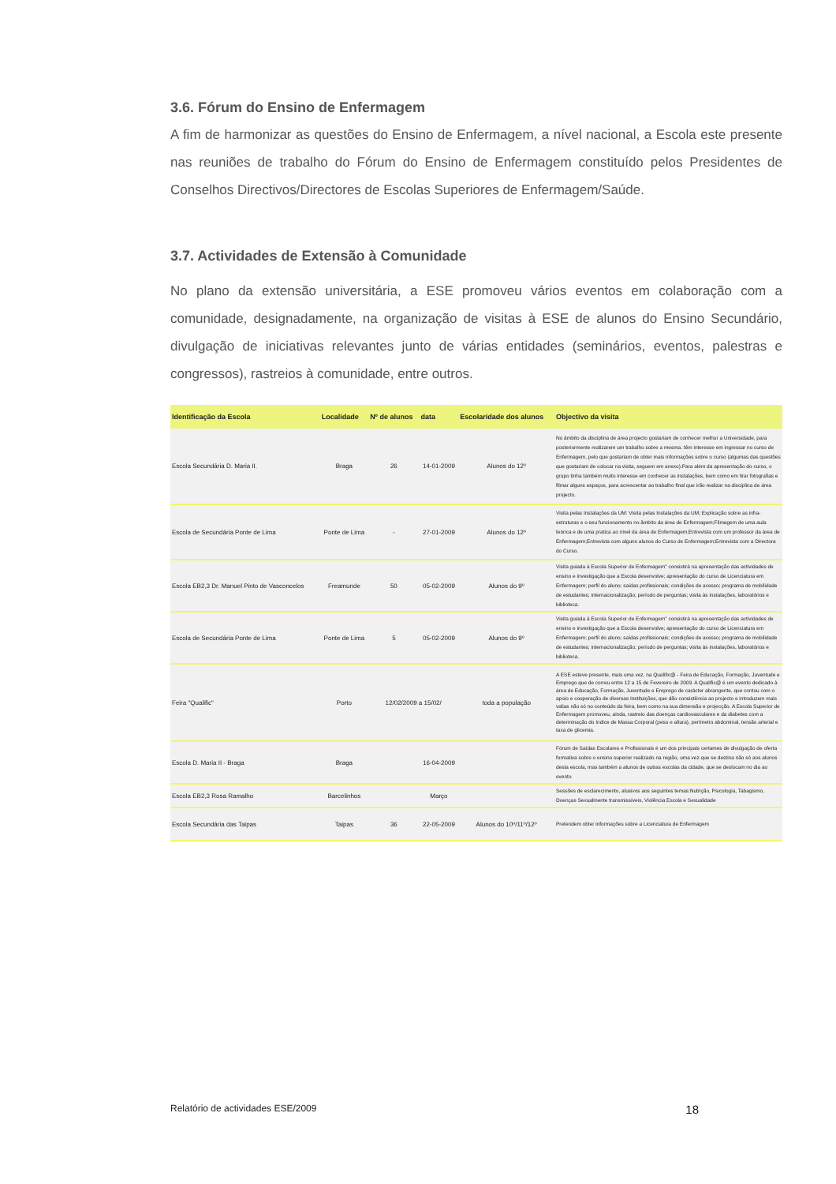3.6. Fórum do Ensino de Enfermagem
A fim de harmonizar as questões do Ensino de Enfermagem, a nível nacional, a Escola este presente nas reuniões de trabalho do Fórum do Ensino de Enfermagem constituído pelos Presidentes de Conselhos Directivos/Directores de Escolas Superiores de Enfermagem/Saúde.
3.7. Actividades de Extensão à Comunidade
No plano da extensão universitária, a ESE promoveu vários eventos em colaboração com a comunidade, designadamente, na organização de visitas à ESE de alunos do Ensino Secundário, divulgação de iniciativas relevantes junto de várias entidades (seminários, eventos, palestras e congressos), rastreios à comunidade, entre outros.
| Identificação da Escola | Localidade | Nº de alunos | data | Escolaridade dos alunos | Objectivo da visita |
| --- | --- | --- | --- | --- | --- |
| Escola Secundária D. Maria II. | Braga | 26 | 14-01-2009 | Alunos do 12º | No âmbito da disciplina de área projecto gostariam de conhecer melhor a Universidade, para posteriormente realizarem um trabalho sobre a mesma. têm interesse em ingressar no curso de Enfermagem, pelo que gostariam de obter mais informações sobre o curso (algumas das questões que gostariam de colocar na visita, seguem em anexo).Para além da apresentação do curso, o grupo tinha também muito interesse em conhecer as instalações, bem como em tirar fotografias e filmar alguns espaços, para acrescentar ao trabalho final que irão realizar na disciplina de área projecto. |
| Escola de Secundária Ponte de Lima | Ponte de Lima | - | 27-01-2009 | Alunos do 12º | Visita pelas Instalações da UM: Visita pelas Instalações da UM; Explicação sobre as infra-estruturas e o seu funcionamento no âmbito da área de Enfermagem;Filmagem de uma aula teórica e de uma pratica ao nível da área de Enfermagem;Entrevista com um professor da área de Enfermagem;Entrevista com alguns alunos do Curso de Enfermagem;Entrevista com a Directora do Curso. |
| Escola EB2,3 Dr. Manuel Pinto de Vasconcelos | Freamunde | 50 | 05-02-2009 | Alunos do 9º | Visita guiada à Escola Superior de Enfermagem" consistirá na apresentação das actividades de ensino e investigação que a Escola desenvolve; apresentação do curso de Licenciatura em Enfermagem; perfil do aluno; saídas profissionais; condições de acesso; programa de mobilidade de estudantes; internacionalização; período de perguntas; visita às instalações, laboratórios e biblioteca. |
| Escola de Secundária Ponte de Lima | Ponte de Lima | 5 | 05-02-2009 | Alunos do 9º | Visita guiada à Escola Superior de Enfermagem" consistirá na apresentação das actividades de ensino e investigação que a Escola desenvolve; apresentação do curso de Licenciatura em Enfermagem; perfil do aluno; saídas profissionais; condições de acesso; programa de mobilidade de estudantes; internacionalização; período de perguntas; visita às instalações, laboratórios e biblioteca. |
| Feira "Qualific" | Porto | 12/02/2009 a 15/02/ | | toda a população | A ESE esteve presente, mais uma vez, na Qualific@ - Feira de Educação, Formação, Juventude e Emprego que de correu entre 12 a 15 de Fevereiro de 2009. A Qualific@ é um evento dedicado à área de Educação, Formação, Juventude e Emprego de carácter abrangente, que contou com o apoio e cooperação de diversas Instituições, que dão consistência ao projecto e introduzem mais valias não só no conteúdo da feira, bem como na sua dimensão e projecção. A Escola Superior de Enfermagem promoveu, ainda, rastreio das doenças cardiovasculares e da diabetes com a determinação do índice de Massa Corporal (peso e altura), perímetro abdominal, tensão arterial e taxa de glicemia. |
| Escola D. Maria II - Braga | Braga | | 16-04-2009 | | Fórum de Saídas Escolares e Profissionais é um dos principais certames de divulgação de oferta formativa sobre o ensino superior realizado na região, uma vez que se destina não só aos alunos desta escola, mas também a alunos de outras escolas da cidade, que se deslocam no dia ao evento |
| Escola EB2,3 Rosa Ramalho | Barcelinhos | | Março | | Sessões de esclarecimento, alusivos aos seguintes temas:Nutrição, Psicologia, Tabagismo, Doenças Sexualmente transmissíveis, Violência Escola e Sexualidade |
| Escola Secundária das Taipas | Taipas | 36 | 22-05-2009 | Alunos do 10º/11º/12º | Pretendem obter informações sobre a Licenciatura de Enfermagem |
Relatório de actividades ESE/2009 18